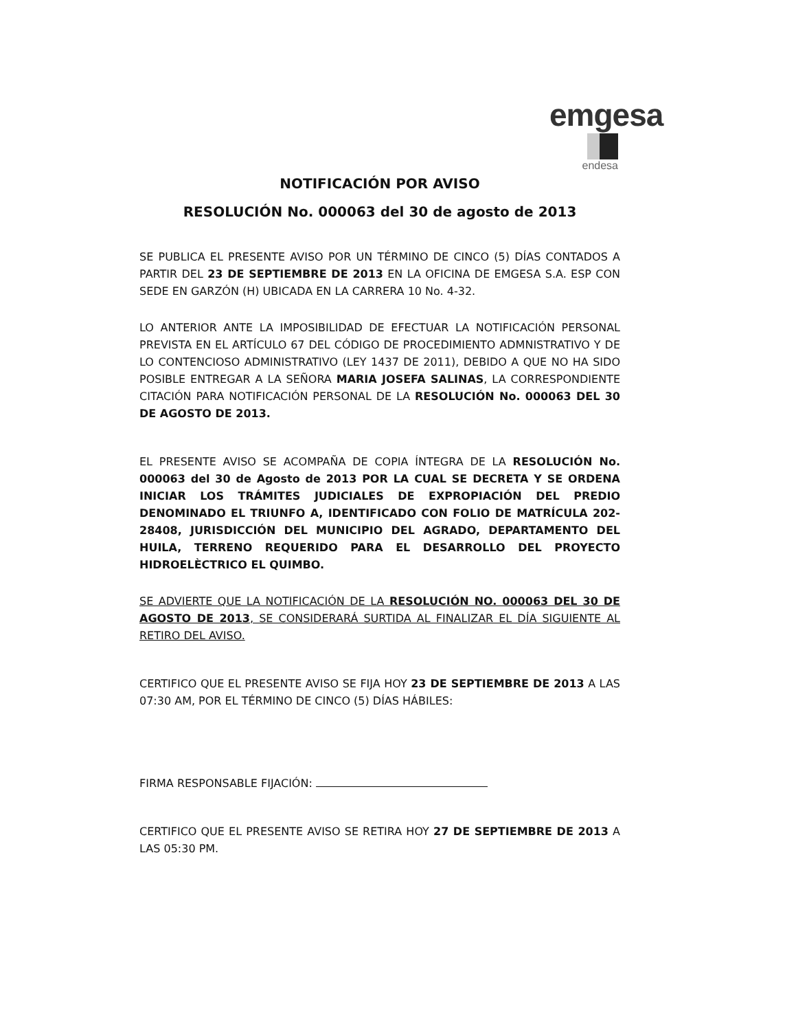emgesa
endesa
NOTIFICACIÓN POR AVISO
RESOLUCIÓN No. 000063 del 30 de agosto de 2013
SE PUBLICA EL PRESENTE AVISO POR UN TÉRMINO DE CINCO (5) DÍAS CONTADOS A PARTIR DEL 23 DE SEPTIEMBRE DE 2013 EN LA OFICINA DE EMGESA S.A. ESP CON SEDE EN GARZÓN (H) UBICADA EN LA CARRERA 10 No. 4-32.
LO ANTERIOR ANTE LA IMPOSIBILIDAD DE EFECTUAR LA NOTIFICACIÓN PERSONAL PREVISTA EN EL ARTÍCULO 67 DEL CÓDIGO DE PROCEDIMIENTO ADMNISTRATIVO Y DE LO CONTENCIOSO ADMINISTRATIVO (LEY 1437 DE 2011), DEBIDO A QUE NO HA SIDO POSIBLE ENTREGAR A LA SEÑORA MARIA JOSEFA SALINAS, LA CORRESPONDIENTE CITACIÓN PARA NOTIFICACIÓN PERSONAL DE LA RESOLUCIÓN No. 000063 DEL 30 DE AGOSTO DE 2013.
EL PRESENTE AVISO SE ACOMPAÑA DE COPIA ÍNTEGRA DE LA RESOLUCIÓN No. 000063 del 30 de Agosto de 2013 POR LA CUAL SE DECRETA Y SE ORDENA INICIAR LOS TRÁMITES JUDICIALES DE EXPROPIACIÓN DEL PREDIO DENOMINADO EL TRIUNFO A, IDENTIFICADO CON FOLIO DE MATRÍCULA 202-28408, JURISDICCIÓN DEL MUNICIPIO DEL AGRADO, DEPARTAMENTO DEL HUILA, TERRENO REQUERIDO PARA EL DESARROLLO DEL PROYECTO HIDROELÈCTRICO EL QUIMBO.
SE ADVIERTE QUE LA NOTIFICACIÓN DE LA RESOLUCIÓN NO. 000063 DEL 30 DE AGOSTO DE 2013, SE CONSIDERARÁ SURTIDA AL FINALIZAR EL DÍA SIGUIENTE AL RETIRO DEL AVISO.
CERTIFICO QUE EL PRESENTE AVISO SE FIJA HOY 23 DE SEPTIEMBRE DE 2013 A LAS 07:30 AM, POR EL TÉRMINO DE CINCO (5) DÍAS HÁBILES:
FIRMA RESPONSABLE FIJACIÓN:
CERTIFICO QUE EL PRESENTE AVISO SE RETIRA HOY 27 DE SEPTIEMBRE DE 2013 A LAS 05:30 PM.